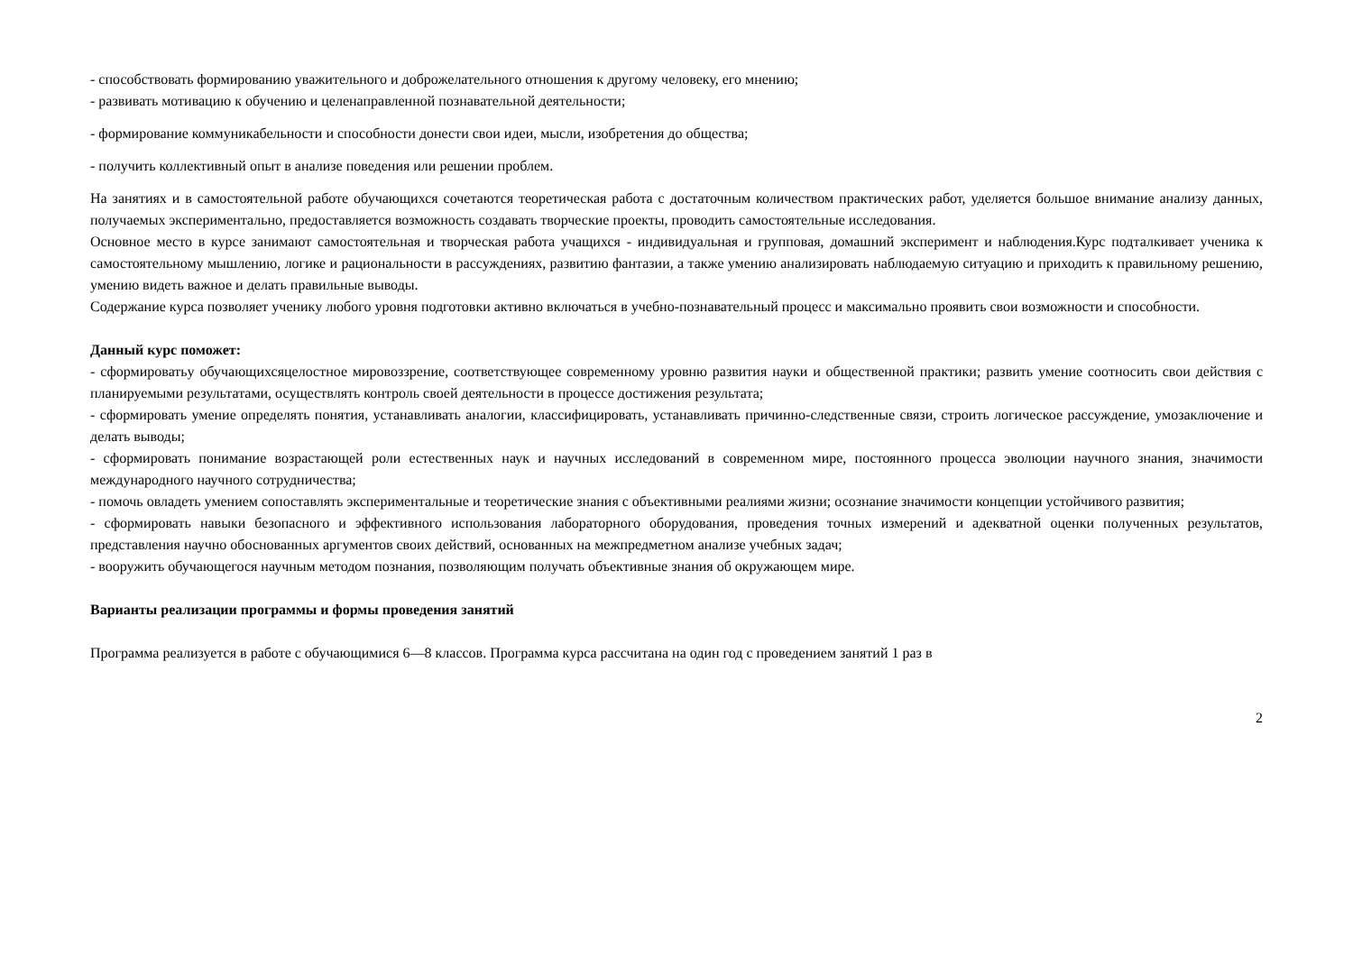- способствовать формированию уважительного и доброжелательного отношения к другому человеку, его мнению;
- развивать мотивацию к обучению и целенаправленной познавательной деятельности;
- формирование коммуникабельности и способности донести свои идеи, мысли, изобретения до общества;
- получить коллективный опыт в анализе поведения или решении проблем.
На занятиях и в самостоятельной работе обучающихся сочетаются теоретическая работа с достаточным количеством практических работ, уделяется большое внимание анализу данных, получаемых экспериментально, предоставляется возможность создавать творческие проекты, проводить самостоятельные исследования.
Основное место в курсе занимают самостоятельная и творческая работа учащихся - индивидуальная и групповая, домашний эксперимент и наблюдения.Курс подталкивает ученика к самостоятельному мышлению, логике и рациональности в рассуждениях, развитию фантазии, а также умению анализировать наблюдаемую ситуацию и приходить к правильному решению, умению видеть важное и делать правильные выводы.
Содержание курса позволяет ученику любого уровня подготовки активно включаться в учебно-познавательный процесс и максимально проявить свои возможности и способности.
Данный курс поможет:
- сформироватьу обучающихсяцелостное мировоззрение, соответствующее современному уровню развития науки и общественной практики; развить умение соотносить свои действия с планируемыми результатами, осуществлять контроль своей деятельности в процессе достижения результата;
- сформировать умение определять понятия, устанавливать аналогии, классифицировать, устанавливать причинно-следственные связи, строить логическое рассуждение, умозаключение и делать выводы;
- сформировать понимание возрастающей роли естественных наук и научных исследований в современном мире, постоянного процесса эволюции научного знания, значимости международного научного сотрудничества;
- помочь овладеть умением сопоставлять экспериментальные и теоретические знания с объективными реалиями жизни; осознание значимости концепции устойчивого развития;
- сформировать навыки безопасного и эффективного использования лабораторного оборудования, проведения точных измерений и адекватной оценки полученных результатов, представления научно обоснованных аргументов своих действий, основанных на межпредметном анализе учебных задач;
- вооружить обучающегося научным методом познания, позволяющим получать объективные знания об окружающем мире.
Варианты реализации программы и формы проведения занятий
Программа реализуется в работе с обучающимися 6—8 классов. Программа курса рассчитана на один год с проведением занятий 1 раз в
2